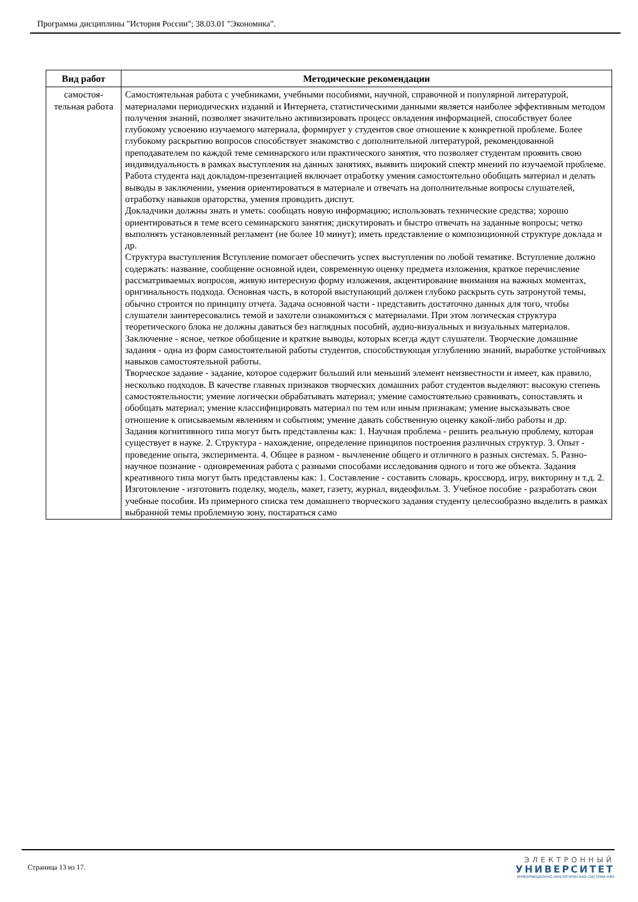Программа дисциплины "История России"; 38.03.01 "Экономика".
| Вид работ | Методические рекомендации |
| --- | --- |
| самостоя- тельная работа | Самостоятельная работа с учебниками, учебными пособиями, научной, справочной и популярной литературой, материалами периодических изданий и Интернета, статистическими данными является наиболее эффективным методом получения знаний, позволяет значительно активизировать процесс овладения информацией, способствует более глубокому усвоению изучаемого материала, формирует у студентов свое отношение к конкретной проблеме. Более глубокому раскрытию вопросов способствует знакомство с дополнительной литературой, рекомендованной преподавателем по каждой теме семинарского или практического занятия, что позволяет студентам проявить свою индивидуальность в рамках выступления на данных занятиях, выявить широкий спектр мнений по изучаемой проблеме. Работа студента над докладом-презентацией включает отработку умения самостоятельно обобщать материал и делать выводы в заключении, умения ориентироваться в материале и отвечать на дополнительные вопросы слушателей, отработку навыков ораторства, умения проводить диспут. Докладчики должны знать и уметь: сообщать новую информацию; использовать технические средства; хорошо ориентироваться в теме всего семинарского занятия; дискутировать и быстро отвечать на заданные вопросы; четко выполнять установленный регламент (не более 10 минут); иметь представление о композиционной структуре доклада и др. Структура выступления Вступление помогает обеспечить успех выступления по любой тематике. Вступление должно содержать: название, сообщение основной идеи, современную оценку предмета изложения, краткое перечисление рассматриваемых вопросов, живую интересную форму изложения, акцентирование внимания на важных моментах, оригинальность подхода. Основная часть, в которой выступающий должен глубоко раскрыть суть затронутой темы, обычно строится по принципу отчета. Задача основной части - представить достаточно данных для того, чтобы слушатели заинтересовались темой и захотели ознакомиться с материалами. При этом логическая структура теоретического блока не должны даваться без наглядных пособий, аудио-визуальных и визуальных материалов. Заключение - ясное, четкое обобщение и краткие выводы, которых всегда ждут слушатели. Творческие домашние задания - одна из форм самостоятельной работы студентов, способствующая углублению знаний, выработке устойчивых навыков самостоятельной работы. Творческое задание - задание, которое содержит больший или меньший элемент неизвестности и имеет, как правило, несколько подходов. В качестве главных признаков творческих домашних работ студентов выделяют: высокую степень самостоятельности; умение логически обрабатывать материал; умение самостоятельно сравнивать, сопоставлять и обобщать материал; умение классифицировать материал по тем или иным признакам; умение высказывать свое отношение к описываемым явлениям и событиям; умение давать собственную оценку какой-либо работы и др. Задания когнитивного типа могут быть представлены как: 1. Научная проблема - решить реальную проблему, которая существует в науке. 2. Структура - нахождение, определение принципов построения различных структур. 3. Опыт - проведение опыта, эксперимента. 4. Общее в разном - вычленение общего и отличного в разных системах. 5. Разно-научное познание - одновременная работа с разными способами исследования одного и того же объекта. Задания креативного типа могут быть представлены как: 1. Составление - составить словарь, кроссворд, игру, викторину и т.д. 2. Изготовление - изготовить поделку, модель, макет, газету, журнал, видеофильм. 3. Учебное пособие - разработать свои учебные пособия. Из примерного списка тем домашнего творческого задания студенту целесообразно выделить в рамках выбранной темы проблемную зону, постараться само |
Страница 13 из 17.
ЭЛЕКТРОННЫЙ
УНИВЕРСИТЕТ
ИНФОРМАЦИОННО-АНАЛИТИЧЕСКАЯ СИСТЕМА КФУ